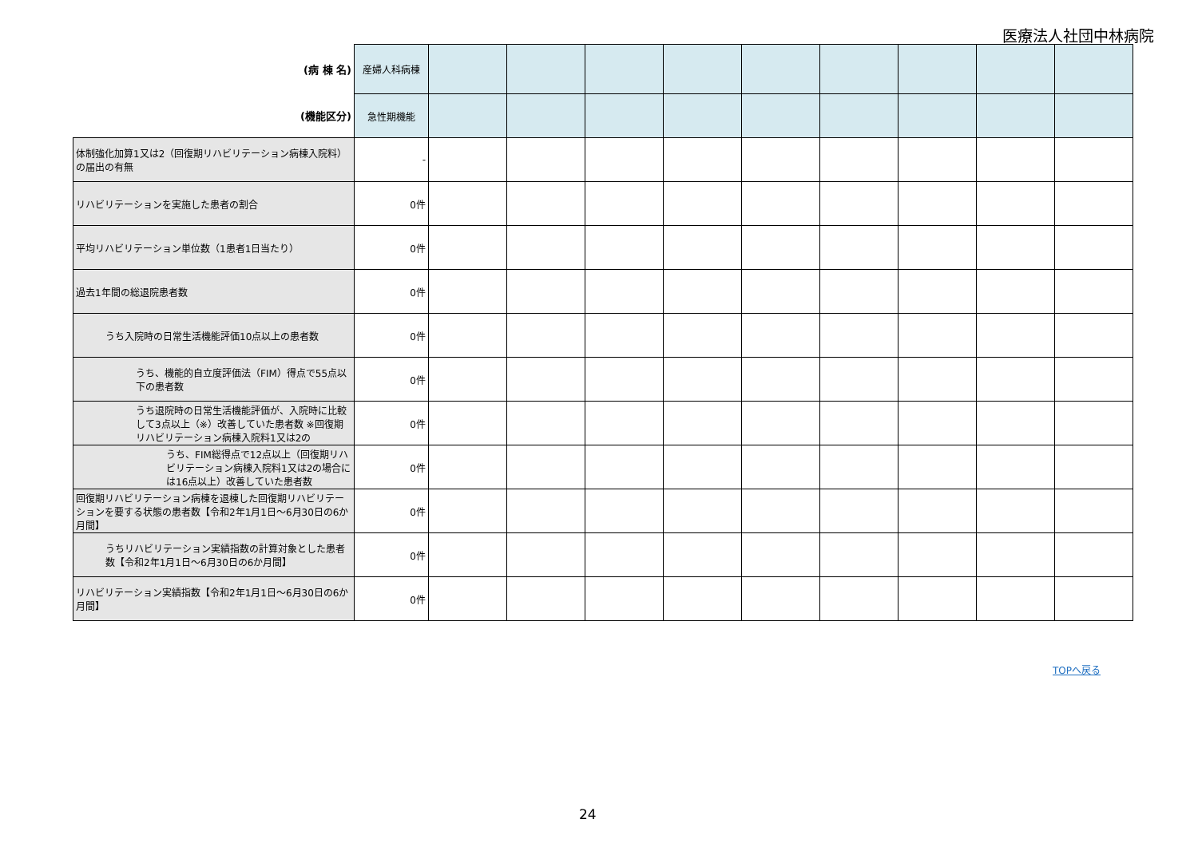医療法人社団中林病院
| (病 棟 名) | 産婦人科病棟 | | | | | | | | | |
| (機能区分) | 急性期機能 | | | | | | | | | |
| 体制強化加算1又は2（回復期リハビリテーション病棟入院料）の届出の有無 | - | | | | | | | | | |
| リハビリテーションを実施した患者の割合 | 0件 | | | | | | | | | |
| 平均リハビリテーション単位数（1患者1日当たり） | 0件 | | | | | | | | | |
| 過去1年間の総退院患者数 | 0件 | | | | | | | | | |
| うち入院時の日常生活機能評価10点以上の患者数 | 0件 | | | | | | | | | |
| うち、機能的自立度評価法（FIM）得点で55点以下の患者数 | 0件 | | | | | | | | | |
| うち退院時の日常生活機能評価が、入院時に比較して3点以上（※）改善していた患者数 ※回復期リハビリテーション病棟入院料1又は2の | 0件 | | | | | | | | | |
| うち、FIM総得点で12点以上（回復期リハビリテーション病棟入院料1又は2の場合には16点以上）改善していた患者数 | 0件 | | | | | | | | | |
| 回復期リハビリテーション病棟を退棟した回復期リハビリテーションを要する状態の患者数【令和2年1月1日～6月30日の6か月間】 | 0件 | | | | | | | | | |
| うちリハビリテーション実績指数の計算対象とした患者数【令和2年1月1日～6月30日の6か月間】 | 0件 | | | | | | | | | |
| リハビリテーション実績指数【令和2年1月1日～6月30日の6か月間】 | 0件 | | | | | | | | | |
TOPへ戻る
24